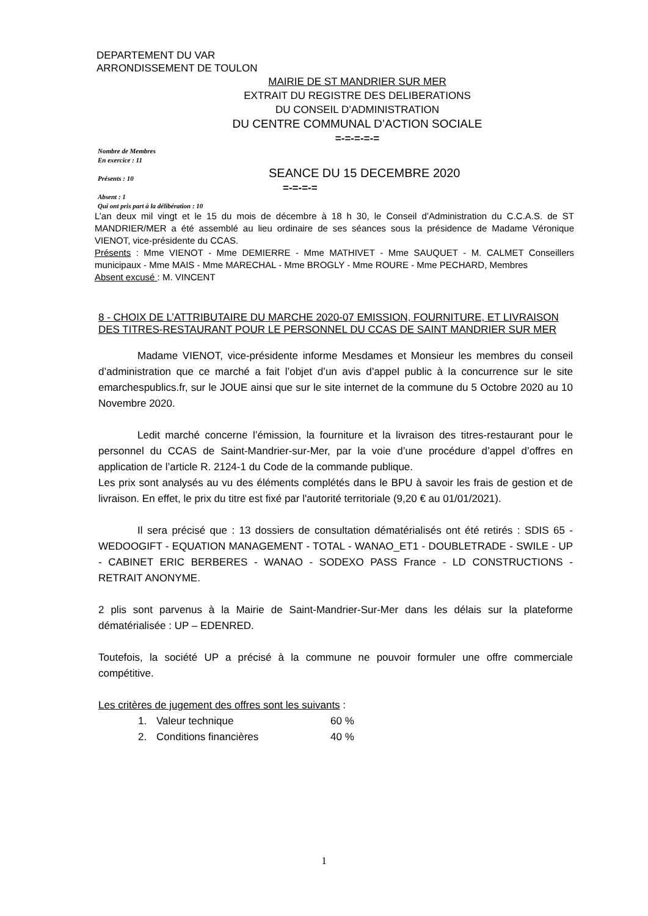DEPARTEMENT DU VAR
ARRONDISSEMENT DE TOULON
MAIRIE DE ST MANDRIER SUR MER
EXTRAIT DU REGISTRE DES DELIBERATIONS
DU CONSEIL D’ADMINISTRATION
DU CENTRE COMMUNAL D’ACTION SOCIALE
=-=-=-=-=
Nombre de Membres
En exercice : 11
Présents : 10
Absent : 1
Qui ont pris part à la délibération : 10
SEANCE DU 15 DECEMBRE 2020
=-=-=-=
L’an deux mil vingt et le 15 du mois de décembre à 18 h 30, le Conseil d’Administration du C.C.A.S. de ST MANDRIER/MER a été assemblé au lieu ordinaire de ses séances sous la présidence de Madame Véronique VIENOT, vice-présidente du CCAS.
Présents : Mme VIENOT - Mme DEMIERRE - Mme MATHIVET - Mme SAUQUET - M. CALMET Conseillers municipaux - Mme MAIS - Mme MARECHAL - Mme BROGLY - Mme ROURE - Mme PECHARD, Membres
Absent excusé : M. VINCENT
8 - CHOIX DE L’ATTRIBUTAIRE DU MARCHE 2020-07 EMISSION, FOURNITURE, ET LIVRAISON DES TITRES-RESTAURANT POUR LE PERSONNEL DU CCAS DE SAINT MANDRIER SUR MER
Madame VIENOT, vice-présidente informe Mesdames et Monsieur les membres du conseil d’administration que ce marché a fait l’objet d’un avis d’appel public à la concurrence sur le site emarchespublics.fr, sur le JOUE ainsi que sur le site internet de la commune du 5 Octobre 2020 au 10 Novembre 2020.
Ledit marché concerne l’émission, la fourniture et la livraison des titres-restaurant pour le personnel du CCAS de Saint-Mandrier-sur-Mer, par la voie d’une procédure d’appel d’offres en application de l’article R. 2124-1 du Code de la commande publique.
Les prix sont analysés au vu des éléments complétés dans le BPU à savoir les frais de gestion et de livraison. En effet, le prix du titre est fixé par l'autorité territoriale (9,20 € au 01/01/2021).
Il sera précisé que : 13 dossiers de consultation dématérialisés ont été retirés : SDIS 65 - WEDOOGIFT - EQUATION MANAGEMENT - TOTAL - WANAO_ET1 - DOUBLETRADE - SWILE - UP - CABINET ERIC BERBERES - WANAO - SODEXO PASS France - LD CONSTRUCTIONS - RETRAIT ANONYME.
2 plis sont parvenus à la Mairie de Saint-Mandrier-Sur-Mer dans les délais sur la plateforme dématérialisée : UP – EDENRED.
Toutefois, la société UP a précisé à la commune ne pouvoir formuler une offre commerciale compétitive.
Les critères de jugement des offres sont les suivants :
1. Valeur technique 60 %
2. Conditions financières 40 %
1